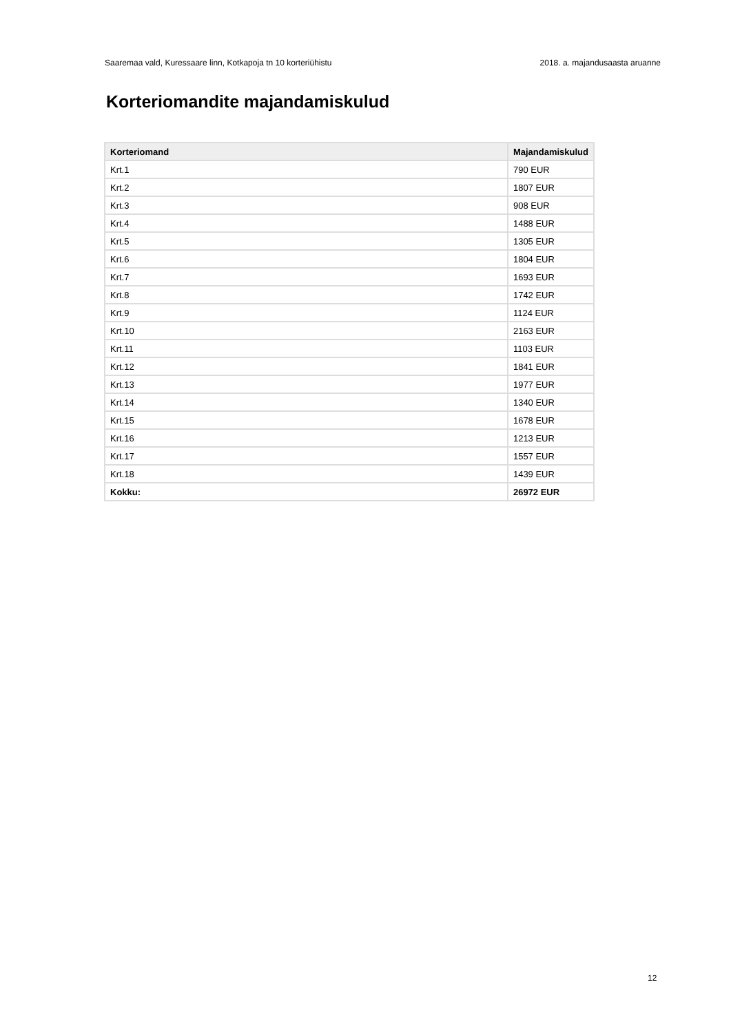Saaremaa vald, Kuressaare linn, Kotkapoja tn 10 korteriühistu 2018. a. majandusaasta aruanne
Korteriomandite majandamiskulud
| Korteriomand | Majandamiskulud |
| --- | --- |
| Krt.1 | 790 EUR |
| Krt.2 | 1807 EUR |
| Krt.3 | 908 EUR |
| Krt.4 | 1488 EUR |
| Krt.5 | 1305 EUR |
| Krt.6 | 1804 EUR |
| Krt.7 | 1693 EUR |
| Krt.8 | 1742 EUR |
| Krt.9 | 1124 EUR |
| Krt.10 | 2163 EUR |
| Krt.11 | 1103 EUR |
| Krt.12 | 1841 EUR |
| Krt.13 | 1977 EUR |
| Krt.14 | 1340 EUR |
| Krt.15 | 1678 EUR |
| Krt.16 | 1213 EUR |
| Krt.17 | 1557 EUR |
| Krt.18 | 1439 EUR |
| Kokku: | 26972 EUR |
12